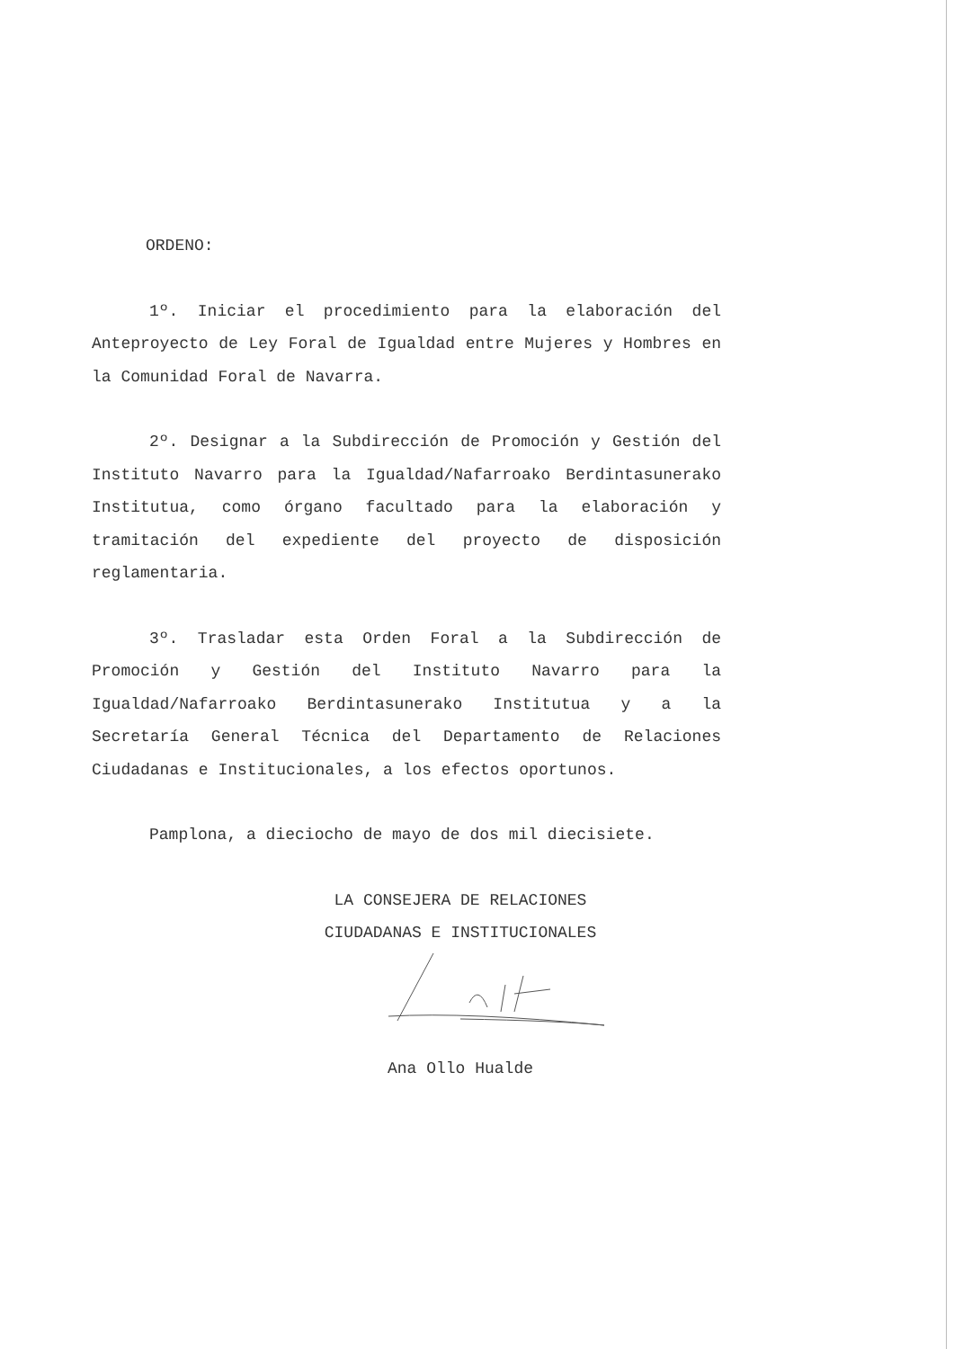ORDENO:
1º. Iniciar el procedimiento para la elaboración del Anteproyecto de Ley Foral de Igualdad entre Mujeres y Hombres en la Comunidad Foral de Navarra.
2º. Designar a la Subdirección de Promoción y Gestión del Instituto Navarro para la Igualdad/Nafarroako Berdintasunerako Institutua, como órgano facultado para la elaboración y tramitación del expediente del proyecto de disposición reglamentaria.
3º. Trasladar esta Orden Foral a la Subdirección de Promoción y Gestión del Instituto Navarro para la Igualdad/Nafarroako Berdintasunerako Institutua y a la Secretaría General Técnica del Departamento de Relaciones Ciudadanas e Institucionales, a los efectos oportunos.
Pamplona, a dieciocho de mayo de dos mil diecisiete.
LA CONSEJERA DE RELACIONES
CIUDADANAS E INSTITUCIONALES
Ana Ollo Hualde